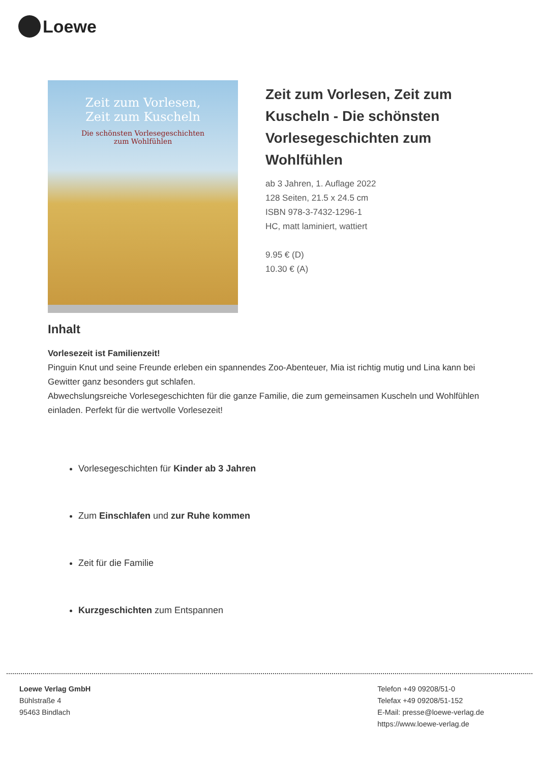Loewe
Zeit zum Vorlesen,
Zeit zum Kuscheln
Die schönsten Vorlesegeschichten
zum Wohlfühlen
Zeit zum Vorlesen, Zeit zum Kuscheln - Die schönsten Vorlesegeschichten zum Wohlfühlen
ab 3 Jahren, 1. Auflage 2022
128 Seiten, 21.5 x 24.5 cm
ISBN 978-3-7432-1296-1
HC, matt laminiert, wattiert
9.95 € (D)
10.30 € (A)
Inhalt
Vorlesezeit ist Familienzeit!
Pinguin Knut und seine Freunde erleben ein spannendes Zoo-Abenteuer, Mia ist richtig mutig und Lina kann bei Gewitter ganz besonders gut schlafen.
Abwechslungsreiche Vorlesegeschichten für die ganze Familie, die zum gemeinsamen Kuscheln und Wohlfühlen einladen. Perfekt für die wertvolle Vorlesezeit!
Vorlesegeschichten für Kinder ab 3 Jahren
Zum Einschlafen und zur Ruhe kommen
Zeit für die Familie
Kurzgeschichten zum Entspannen
Loewe Verlag GmbH
Bühlstraße 4
95463 Bindlach
Telefon +49 09208/51-0
Telefax +49 09208/51-152
E-Mail: presse@loewe-verlag.de
https://www.loewe-verlag.de